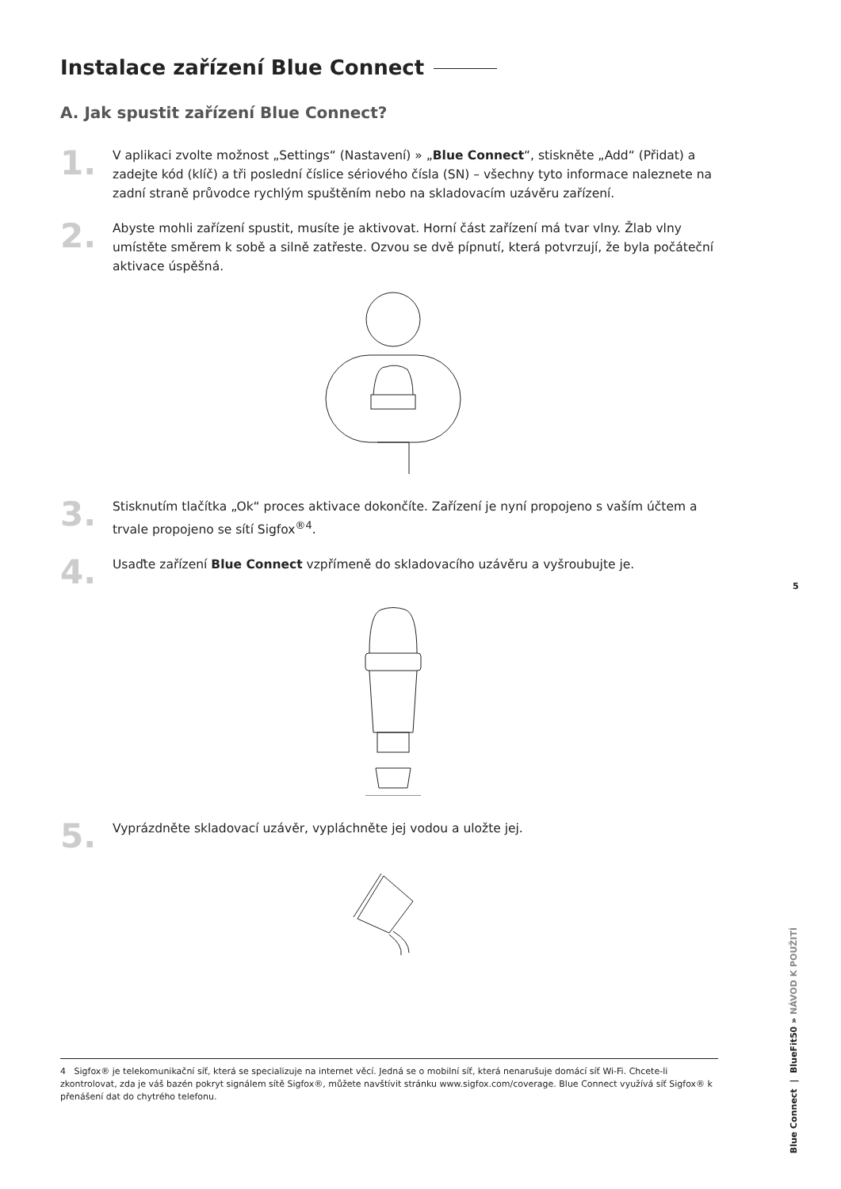Instalace zařízení Blue Connect
A. Jak spustit zařízení Blue Connect?
1.
V aplikaci zvolte možnost „Settings“ (Nastavení) » „Blue Connect“, stiskněte „Add“ (Přidat) a zadejte kód (klíč) a tři poslední číslice sériového čísla (SN) – všechny tyto informace naleznete na zadní straně průvodce rychlým spuštěním nebo na skladovacím uzávěru zařízení.
2.
Abyste mohli zařízení spustit, musíte je aktivovat. Horní část zařízení má tvar vlny. Žlab vlny umístěte směrem k sobě a silně zatřeste. Ozvou se dvě pípnutí, která potvrzují, že byla počáteční aktivace úspěšná.
3.
Stisknutím tlačítka „Ok“ proces aktivace dokončíte. Zařízení je nyní propojeno s vaším účtem a trvale propojeno se sítí Sigfox<sup>®4</sup>.
4.
Usaďte zařízení Blue Connect vzpřímeně do skladovacího uzávěru a vyšroubujte je.
5.
Vyprázdněte skladovací uzávěr, vypláchněte jej vodou a uložte jej.
5
Blue Connect | BlueFit50 » NÁVOD K POUŽITÍ
4 Sigfox® je telekomunikační síť, která se specializuje na internet věcí. Jedná se o mobilní síť, která nenarušuje domácí síť Wi-Fi. Chcete-li zkontrolovat, zda je váš bazén pokryt signálem sítě Sigfox®, můžete navštívit stránku www.sigfox.com/coverage. Blue Connect využívá síť Sigfox® k přenášení dat do chytrého telefonu.